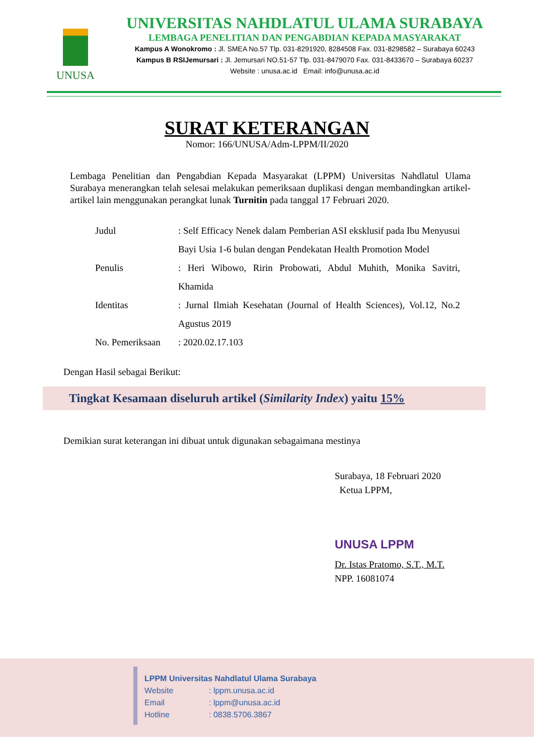UNUSA
UNIVERSITAS NAHDLATUL ULAMA SURABAYA
LEMBAGA PENELITIAN DAN PENGABDIAN KEPADA MASYARAKAT
Kampus A Wonokromo : Jl. SMEA No.57 Tlp. 031-8291920, 8284508 Fax. 031-8298582 – Surabaya 60243
Kampus B RSIJemursari : Jl. Jemursari NO.51-57 Tlp. 031-8479070 Fax. 031-8433670 – Surabaya 60237
Website : unusa.ac.id Email: info@unusa.ac.id
SURAT KETERANGAN
Nomor: 166/UNUSA/Adm-LPPM/II/2020
Lembaga Penelitian dan Pengabdian Kepada Masyarakat (LPPM) Universitas Nahdlatul Ulama Surabaya menerangkan telah selesai melakukan pemeriksaan duplikasi dengan membandingkan artikel-artikel lain menggunakan perangkat lunak Turnitin pada tanggal 17 Februari 2020.
Judul : Self Efficacy Nenek dalam Pemberian ASI eksklusif pada Ibu Menyusui Bayi Usia 1-6 bulan dengan Pendekatan Health Promotion Model
Penulis : Heri Wibowo, Ririn Probowati, Abdul Muhith, Monika Savitri, Khamida
Identitas : Jurnal Ilmiah Kesehatan (Journal of Health Sciences), Vol.12, No.2 Agustus 2019
No. Pemeriksaan
: 2020.02.17.103
Dengan Hasil sebagai Berikut:
Tingkat Kesamaan diseluruh artikel (Similarity Index) yaitu 15%
Demikian surat keterangan ini dibuat untuk digunakan sebagaimana mestinya
Surabaya, 18 Februari 2020
Ketua LPPM,
UNUSA LPPM
Dr. Istas Pratomo, S.T., M.T.
NPP. 16081074
LPPM Universitas Nahdlatul Ulama Surabaya
Website: lppm.unusa.ac.id
Email: lppm@unusa.ac.id
Hotline: 0838.5706.3867